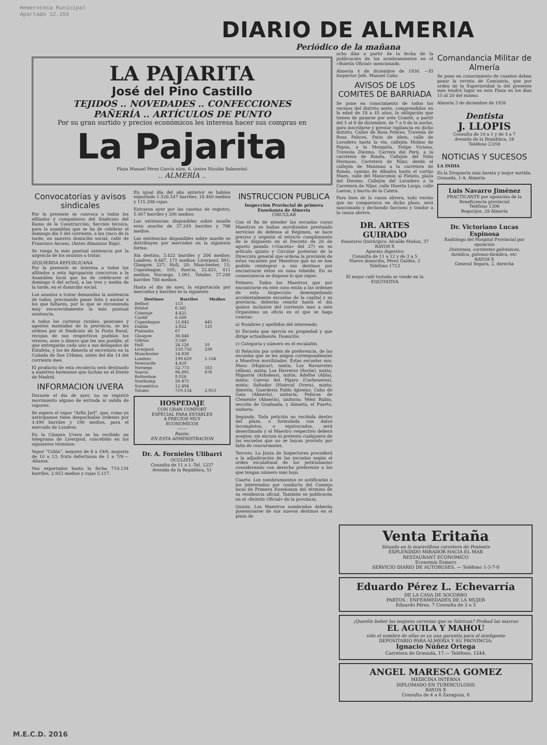Hemeroteca Municipal
Apartado 12.155
DIARIO DE ALMERIA
Periódico de la mañana
LA PAJARITA
José del Pino Castillo
TEJIDOS .. NOVEDADES .. CONFECCIONES
PAÑERÍA .. ARTÍCULOS DE PUNTO
Por su gran surtido y precios económicos les interesa hacer sus compras en
La Pajarita
Plaza Manuel Pérez García núm. 6, (antes Nicolás Salmerón)
.. ALMERÍA ..
Convocatorias y avisos sindicales
Por la presente se convoca a todos los afiliados y compañeros del Sindicato del Ramo de la Construcción, Sección técnica, para la asamblea que se ha de celebrar el domingo día 5 del corriente, a las cinco de la tarde, en nuestro domicilio social, calle de Francisco Ascaso, (Antes Almanzor Baja).
Se ruega la más puntual asistencia por la urgencia de los asuntos a tratar.
IZQUIERDA REPUBLICANA
Por la presente se interesa a todos los afiliados a esta Agrupación concurran a la Asamblea local que ha de celebrarse el domingo 6 del actual, a las tres y media de la tarde, en el domicilio social.
Los asuntos a tratar demandan la asistencia de todos, precisando pasar lista y anotar a los que faltaren, por lo que se recomienda muy encarecidamente la más puntual asistencia.
A todos los carteros rurales, peatones y agentes montados de la provincia, se les ordena por el Sindicato de la Posta Rural, recojan de sus respectivos pueblos los víveres, aves o dinero que les sea posible, el que entregarán cada uno a sus delegados de Estafeta, y los de Almería al secretario en la Cañada de San Urbano, antes del día 14 del corriente mes.
El producto de esta recolecta será destinado a nuestros hermanos que luchan en el frente de Madrid.
INFORMACION UVERA
Durante el día de ayer, no se registró movimiento alguno de entrada ni salida de vapores.
Se espera el vapor "Arfin Jarl", que, como ya anticipamos tiene despachadas órdenes por 4.490 barriles y 190 medios, para el mercado de Londres.
En la Cámara Uvera se ha recibido un telegrama de Liverpool, concebido en los siguientes términos:
Vapor "Colón", mejores de 8 a 19/6; mayoría de 10 a 13; fruta defectuosa de 1 a 7/9.— Alianza.
Van exportados hasta la fecha 719.134 barriles, 2.953 medios y cajas 5.117.
En igual día del año anterior se habían exportado 1.526.547 barriles; 18.460 medios y 115.298 cajas.
Entraron ayer por las casetas de registro, 5.467 barriles y 206 medios.
Las existencias disponibles sobre muelle eran anoche de 37.249 barriles y 788 medios.
Las existencias disponibles sobre muelle se distribuyen por mercados en la siguiente forma:
Sin destino, 3.422 barriles y 206 medios; Londres, 8.687, 171 medios; Liverpool, 891; Glasgow, 227; Hull, 20; Manchester, 15; Copenhague, 105; Suecia, 22.821, 411 medios; Noruega, 1.061. Totales: 37.249 barriles 788 medios.
Hasta el día de ayer, la exportación por mercados y barriles es la siguiente
| Destinos | Barriles | Medios |
| --- | --- | --- |
| Belfast | 113 | |
| Bristol | 6.361 | |
| Cabotaje | 4.425 | |
| Cardif | 6.560 | |
| Copenhague | 12.642 | 445 |
| Dublin | 2.822 | 125 |
| Finlandia | 67 | |
| Glasgow | 36.846 | |
| Gdynia | 3.540 | |
| Hull | 24.126 | 10 |
| Liverpool | 150.756 | 239 |
| Manchester | 14.938 | |
| Londres | 199.629 | 1.104 |
| Newcastle | 4.450 | |
| Noruega | 52.773 | 163 |
| Suecia | 96.895 | 876 |
| Rotterdam | 8.026 | |
| Southamp. | 20.475 | |
| Suramérica | 12.494 | |
| Totales | 719.134 | 2.953 |
HOSPEDAJE
CON GRAN CONFORT
ESPECIAL PARA ESTABLES
A PRECIOS MUY
ECONOMICOS
—:—
Razón:
EN ESTA ADMINISTRACION
Dr. A. Fornieles Ulibarri
OCULISTA
Consulta de 11 a 1.-Tel. 1237
Avenida de la República, 51
INSTRUCCION PUBLICA
Inspección Provincial de primera Enseñanza de Almería
CIRCULAR
Con el fin de atender las escuelas cuyos Maestros se hallan movilizados prestando servicios de defensa al Régimen, se hace preciso y urgente el estricto cumplimiento de lo dispuesto en el Decreto de 26 de agosto pasado («Gaceta» del 27) en su artículo quinto y Circular posterior de la Dirección general que ordena la provisión de estas vacantes por Maestros que no se han podido reintegrar a sus destinos por encontrarse éstos en zona rebelde. En su consecuencia se dispone lo que sigue:
Primero. Todos los Maestros que por encontrarse en este caso están a las órdenes de esta Inspección desempeñando accidentalmente escuelas de la capital y su provincia, deberán remitir hasta el día quince inclusive del corriente mes a este Organismo un oficio en el que se haga constar:
a) Nombres y apellidos del interesado.
b) Escuela que ejercía en propiedad y que dirige actualmente. Domicilio
c) Categoría y número en el escalafón.
d) Relación por orden de preferencia, de las escuelas que se les asigna correspondientes a Maestros movilizados. Estas escuelas son: Moro (Mojácar), mixta; Los Navarretes (Albox), mixta; Los Herreros (Serón), mixta; Higueral (Arboleas), mixta; Adelfas (Abla), mixta; Cuevas del Pájaro (Carboneras), mixta; Saltador (Huércal Overa), mixta; Almería, Guardería Pablo Iglesias; Cabo de Gata (Almería), unitaria; Peñicas de Clemente (Almería), unitaria; Vélez Rubio, sección de Graduada, y Almería, el Puerto, unitaria.
Segundo. Toda petición no recibida dentro del plazo, o formulada con datos incompletos, o equivocados, será desestimada y el Maestro respectivo deberá aceptar, sin excusa ni pretexto cualquiera de las escuelas que no se hayan provisto por falta de concursantes.
Tercero. La Junta de Inspectores procederá a la adjudicación de las escuelas según el orden escalafonal de los peticionarios considerando con derecho preferente a los que tengan número más bajo.
Cuarto. Los nombramientos se notificarán a los interesados por conducto del Consejo local de Primera Enseñanza del término de su residencia oficial. También se publicarán en el «Boletín Oficial» de la provincia.
Quinto. Los Maestros nombrados deberán posesionarse de sus nuevos destinos en el plazo de
ocho días a partir de la fecha de la publicación de los nombramientos en el «Boletín Oficial» mencionado.
Almería 4 de diciembre de 1936. —El Inspector Jefe, Manuel Caño.
AVISOS DE LOS COMITES DE BARRIADA
Se pone en conocimiento de todos los vecinos del distrito sexto, comprendidos en la edad de 18 a 45 años, la obligación que tienen de pasarse por este Comité, a partir del 5 al 8 de diciembre, de 7 a 9 de la noche, para inscribirse y prestar vigilancia en dicho distrito. Calles de Rosa Felices, Travesía de Rosa Felices, Patio de ídem, calle de Lavadero hasta la vía, callejón Molino de Pepón, a la Mezquita, Felipe Viciana, Travesía Diezmo, Carrera del Perú, a la carretera de Ronda, Callejón del Niño Hermoso, Carretera de Níjar, desde el callejón de Manzano a la carretera de Ronda, camino de Alhadra hasta el cortijo Maen, calle del Manicomio al Fielato, plaza del Diezmo, Callejón del Lavadero a la Carretera de Níjar, calle Huerta Larga, calle Laeras, y barrio de la Calera.
Para bien de la causa obrera, todo vecino que no comparezca en dicho plazo, será sancionado y declarado faccioso y traidor a la causa obrera.
DR. ARTES GUIRADO
Sanatorio Quirúrgico. Alcalde Muñoz, 37
RAYOS X
Aparato digestivo
Consulta de 11 a 12 y de 3 a 5
Nuevo domicilio, Pérez Galdós, 3
Teléfono 1713
El mejor café tostado se vende en la EQUITATIVA
Comandancia Militar de Almería
Se pone en conocimiento de cuantos deban pasar la revista de Comisario, que por orden de la Superioridad la del presente mes tendrá lugar en esta Plaza en los días 15 al 20 del mismo.
Almería 3 de diciembre de 1936
Dentista
J. LLOPIS
Consulta de 10 a 1 y de 4 a 7
Avenida de la República, 18
Teléfono 2.059
NOTICIAS Y SUCESOS
LA INDIA
Es la Droguería más barata y mejor surtida. Granada, 1-A. Almería.
Luis Navarro Jiménez
PRACTICANTE por oposición de la Beneficencia provincial
Teléfono 1306
Regocijos, 29 Almería
Dr. Victoriano Lucas Espinosa
Radiólogo del Hospital Provincial por oposición
Diatermia, corrientes galvánicas, farádica, galvano-farádica, etc.
RAYOS X
General Segura, 2, derecha
Venta Eritaña
Situada en la maravillosa carretera de Poniente
EXPLENDIDO MIRADOR HACIA EL MAR
RESTAURANT ECONOMICO
Economía Esmero
SERVICIO DIARIO DE AUTOBUSES. — Teléfono 1-3-7-0
Eduardo Pérez L. Echevarría
DE LA CASA DE SOCORRO
PARTOS : ENFERMEDADES DE LA MUJER
Eduardo Pérez, 7 Consulta de 3 a 5
¡Queréis beber las mejores cervezas que se fabrican? Probad las marcas
EL AGUILA Y MAHOU
sólo el nombre de ellas es ya una garantía para el inteligente
DEPOSITARIO PARA ALMERIA Y SU PROVINCIA:
Ignacio Núñez Ortega
Carretera de Granada, 17.— Teléfono, 1244.
ANGEL MARESCA GOMEZ
MEDICINA INTERNA
DIPLOMADO EN TUBERCULOSIS
RAYOS X
Consulta de 4 a 6 Zaragoza, 6
M.E.C.D. 2016